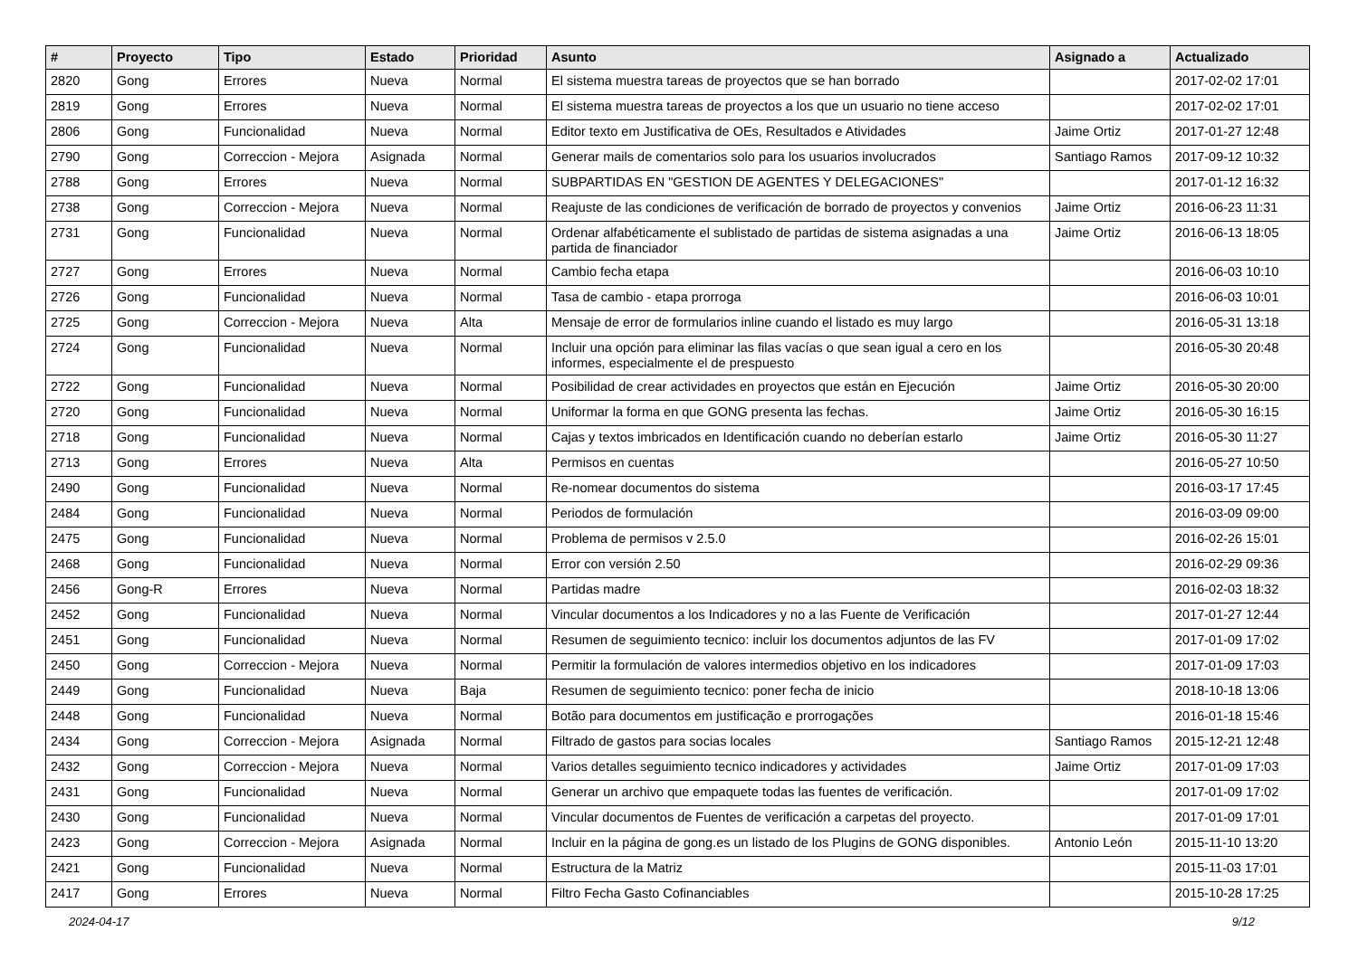| # | Proyecto | Tipo | Estado | Prioridad | Asunto | Asignado a | Actualizado |
| --- | --- | --- | --- | --- | --- | --- | --- |
| 2820 | Gong | Errores | Nueva | Normal | El sistema muestra tareas de proyectos que se han borrado | | 2017-02-02 17:01 |
| 2819 | Gong | Errores | Nueva | Normal | El sistema muestra tareas de proyectos a los que un usuario no tiene acceso | | 2017-02-02 17:01 |
| 2806 | Gong | Funcionalidad | Nueva | Normal | Editor texto em Justificativa de OEs, Resultados e Atividades | Jaime Ortiz | 2017-01-27 12:48 |
| 2790 | Gong | Correccion - Mejora | Asignada | Normal | Generar mails de comentarios solo para los usuarios involucrados | Santiago Ramos | 2017-09-12 10:32 |
| 2788 | Gong | Errores | Nueva | Normal | SUBPARTIDAS EN "GESTION DE AGENTES Y DELEGACIONES" | | 2017-01-12 16:32 |
| 2738 | Gong | Correccion - Mejora | Nueva | Normal | Reajuste de las condiciones de verificación de borrado de proyectos y convenios | Jaime Ortiz | 2016-06-23 11:31 |
| 2731 | Gong | Funcionalidad | Nueva | Normal | Ordenar alfabéticamente el sublistado de partidas de sistema asignadas a una partida de financiador | Jaime Ortiz | 2016-06-13 18:05 |
| 2727 | Gong | Errores | Nueva | Normal | Cambio fecha etapa | | 2016-06-03 10:10 |
| 2726 | Gong | Funcionalidad | Nueva | Normal | Tasa de cambio - etapa prorroga | | 2016-06-03 10:01 |
| 2725 | Gong | Correccion - Mejora | Nueva | Alta | Mensaje de error de formularios inline cuando el listado es muy largo | | 2016-05-31 13:18 |
| 2724 | Gong | Funcionalidad | Nueva | Normal | Incluir una opción para eliminar las filas vacías o que sean igual a cero en los informes, especialmente el de prespuesto | | 2016-05-30 20:48 |
| 2722 | Gong | Funcionalidad | Nueva | Normal | Posibilidad de crear actividades en proyectos que están en Ejecución | Jaime Ortiz | 2016-05-30 20:00 |
| 2720 | Gong | Funcionalidad | Nueva | Normal | Uniformar la forma en que GONG presenta las fechas. | Jaime Ortiz | 2016-05-30 16:15 |
| 2718 | Gong | Funcionalidad | Nueva | Normal | Cajas y textos imbricados en Identificación cuando no deberían estarlo | Jaime Ortiz | 2016-05-30 11:27 |
| 2713 | Gong | Errores | Nueva | Alta | Permisos en cuentas | | 2016-05-27 10:50 |
| 2490 | Gong | Funcionalidad | Nueva | Normal | Re-nomear documentos do sistema | | 2016-03-17 17:45 |
| 2484 | Gong | Funcionalidad | Nueva | Normal | Periodos de formulación | | 2016-03-09 09:00 |
| 2475 | Gong | Funcionalidad | Nueva | Normal | Problema de permisos v 2.5.0 | | 2016-02-26 15:01 |
| 2468 | Gong | Funcionalidad | Nueva | Normal | Error con versión 2.50 | | 2016-02-29 09:36 |
| 2456 | Gong-R | Errores | Nueva | Normal | Partidas madre | | 2016-02-03 18:32 |
| 2452 | Gong | Funcionalidad | Nueva | Normal | Vincular documentos a los Indicadores y no a las Fuente de Verificación | | 2017-01-27 12:44 |
| 2451 | Gong | Funcionalidad | Nueva | Normal | Resumen de seguimiento tecnico: incluir los documentos adjuntos de las FV | | 2017-01-09 17:02 |
| 2450 | Gong | Correccion - Mejora | Nueva | Normal | Permitir la formulación de valores intermedios objetivo en los indicadores | | 2017-01-09 17:03 |
| 2449 | Gong | Funcionalidad | Nueva | Baja | Resumen de seguimiento tecnico: poner fecha de inicio | | 2018-10-18 13:06 |
| 2448 | Gong | Funcionalidad | Nueva | Normal | Botão para documentos em justificação e prorrogações | | 2016-01-18 15:46 |
| 2434 | Gong | Correccion - Mejora | Asignada | Normal | Filtrado de gastos para socias locales | Santiago Ramos | 2015-12-21 12:48 |
| 2432 | Gong | Correccion - Mejora | Nueva | Normal | Varios detalles seguimiento tecnico indicadores y actividades | Jaime Ortiz | 2017-01-09 17:03 |
| 2431 | Gong | Funcionalidad | Nueva | Normal | Generar un archivo que empaquete todas las fuentes de verificación. | | 2017-01-09 17:02 |
| 2430 | Gong | Funcionalidad | Nueva | Normal | Vincular documentos de Fuentes de verificación a carpetas del proyecto. | | 2017-01-09 17:01 |
| 2423 | Gong | Correccion - Mejora | Asignada | Normal | Incluir en la página de gong.es un listado de los Plugins de GONG disponibles. | Antonio León | 2015-11-10 13:20 |
| 2421 | Gong | Funcionalidad | Nueva | Normal | Estructura de la Matriz | | 2015-11-03 17:01 |
| 2417 | Gong | Errores | Nueva | Normal | Filtro Fecha Gasto Cofinanciables | | 2015-10-28 17:25 |
2024-04-17 9/12